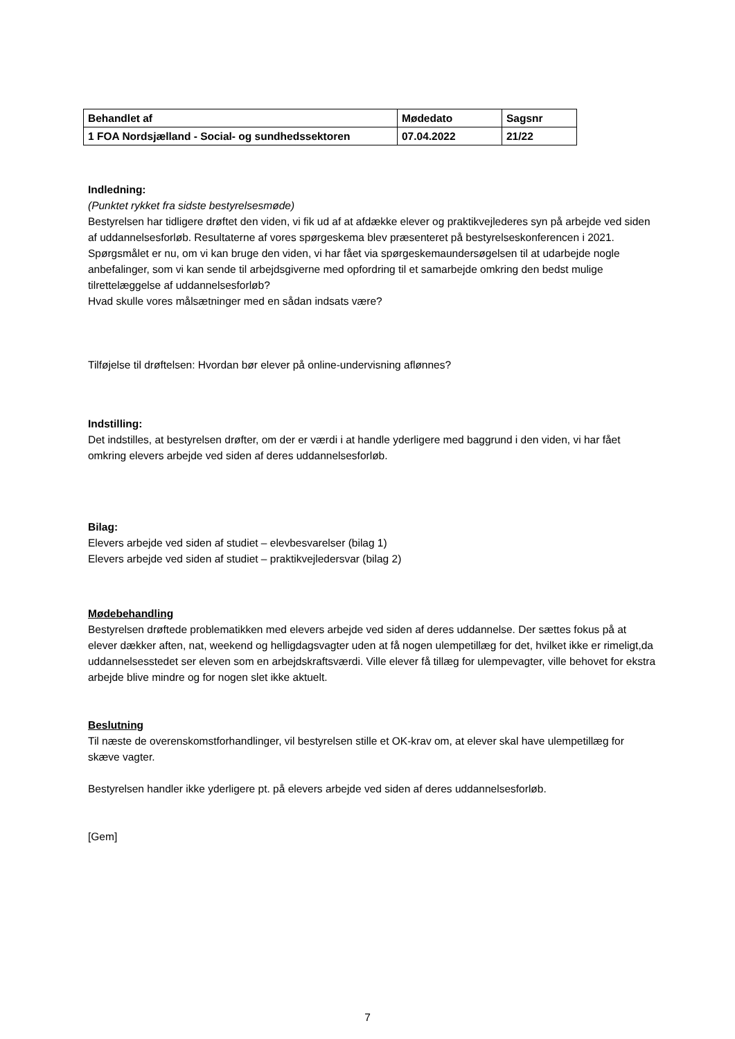| Behandlet af | Mødedato | Sagsnr |
| 1 FOA Nordsjælland - Social- og sundhedssektoren | 07.04.2022 | 21/22 |
Indledning:
(Punktet rykket fra sidste bestyrelsesmøde)
Bestyrelsen har tidligere drøftet den viden, vi fik ud af at afdække elever og praktikvejlederes syn på arbejde ved siden af uddannelsesforløb. Resultaterne af vores spørgeskema blev præsenteret på bestyrelseskonferencen i 2021.
Spørgsmålet er nu, om vi kan bruge den viden, vi har fået via spørgeskemaundersøgelsen til at udarbejde nogle anbefalinger, som vi kan sende til arbejdsgiverne med opfordring til et samarbejde omkring den bedst mulige tilrettelæggelse af uddannelsesforløb?
Hvad skulle vores målsætninger med en sådan indsats være?
Tilføjelse til drøftelsen: Hvordan bør elever på online-undervisning aflønnes?
Indstilling:
Det indstilles, at bestyrelsen drøfter, om der er værdi i at handle yderligere med baggrund i den viden, vi har fået omkring elevers arbejde ved siden af deres uddannelsesforløb.
Bilag:
Elevers arbejde ved siden af studiet – elevbesvarelser (bilag 1)
Elevers arbejde ved siden af studiet – praktikvejledersvar (bilag 2)
Mødebehandling
Bestyrelsen drøftede problematikken med elevers arbejde ved siden af deres uddannelse. Der sættes fokus på at elever dækker aften, nat, weekend og helligdagsvagter uden at få nogen ulempetillæg for det, hvilket ikke er rimeligt,da uddannelsesstedet ser eleven som en arbejdskraftsværdi. Ville elever få tillæg for ulempevagter, ville behovet for ekstra arbejde blive mindre og for nogen slet ikke aktuelt.
Beslutning
Til næste de overenskomstforhandlinger, vil bestyrelsen stille et OK-krav om, at elever skal have ulempetillæg for skæve vagter.
Bestyrelsen handler ikke yderligere pt. på elevers arbejde ved siden af deres uddannelsesforløb.
[Gem]
7